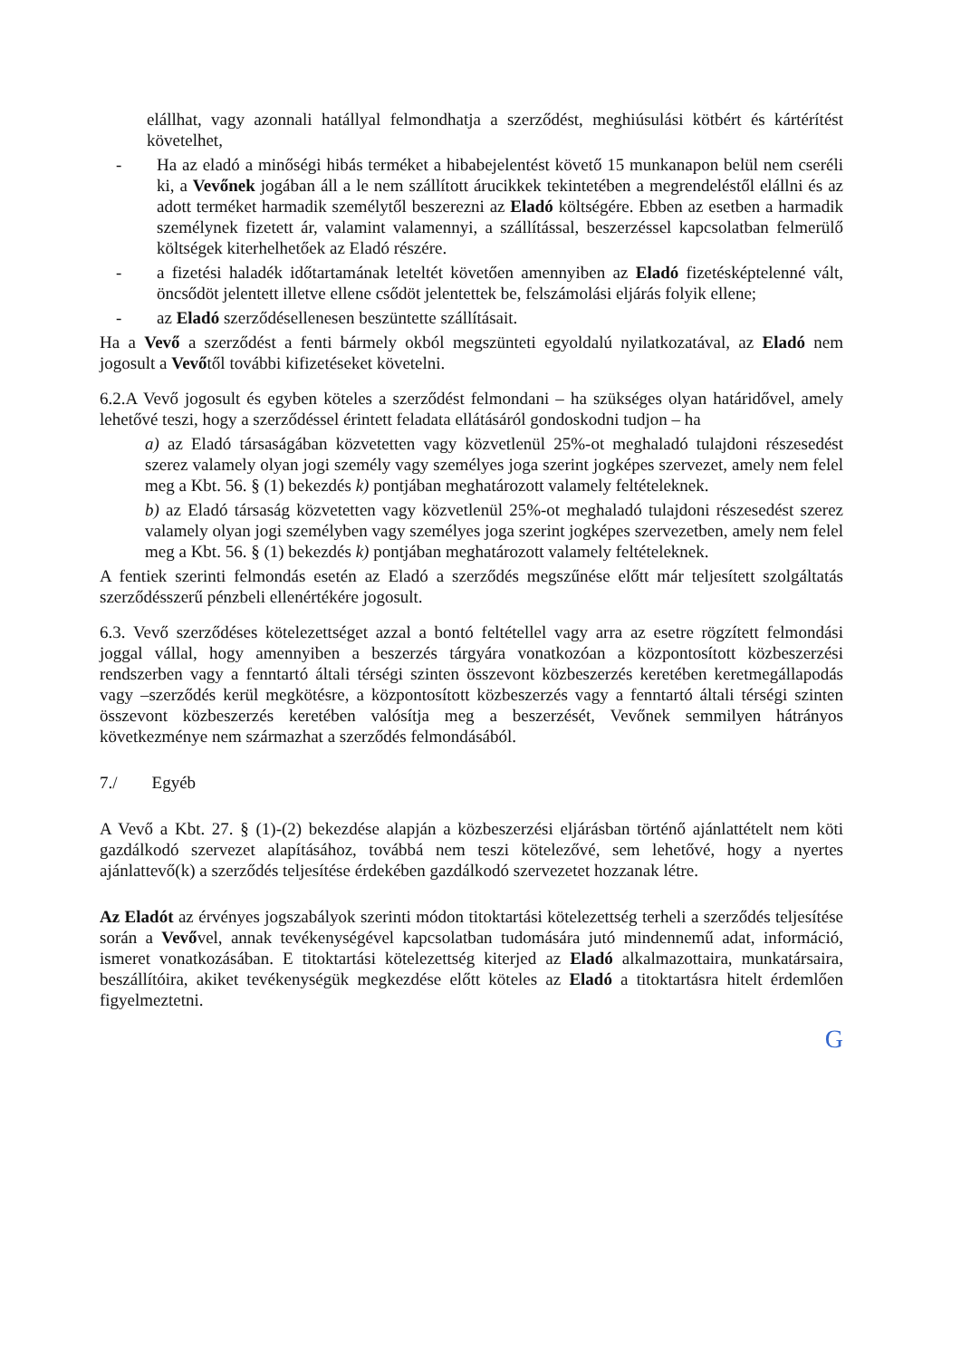elállhat, vagy azonnali hatállyal felmondhatja a szerződést, meghiúsulási kötbért és kártérítést követelhet,
- Ha az eladó a minőségi hibás terméket a hibabejelentést követő 15 munkanapon belül nem cseréli ki, a Vevőnek jogában áll a le nem szállított árucikkek tekintetében a megrendeléstől elállni és az adott terméket harmadik személytől beszerezni az Eladó költségére. Ebben az esetben a harmadik személynek fizetett ár, valamint valamennyi, a szállítással, beszerzéssel kapcsolatban felmerülő költségek kiterhelhetőek az Eladó részére.
- a fizetési haladék időtartamának leteltét követően amennyiben az Eladó fizetésképtelenné vált, öncsődöt jelentett illetve ellene csődöt jelentettek be, felszámolási eljárás folyik ellene;
- az Eladó szerződésellenesen beszüntette szállításait.
Ha a Vevő a szerződést a fenti bármely okból megszünteti egyoldalú nyilatkozatával, az Eladó nem jogosult a Vevőtől további kifizetéseket követelni.
6.2.A Vevő jogosult és egyben köteles a szerződést felmondani – ha szükséges olyan határidővel, amely lehetővé teszi, hogy a szerződéssel érintett feladata ellátásáról gondoskodni tudjon – ha
a) az Eladó társaságában közvetetten vagy közvetlenül 25%-ot meghaladó tulajdoni részesedést szerez valamely olyan jogi személy vagy személyes joga szerint jogképes szervezet, amely nem felel meg a Kbt. 56. § (1) bekezdés k) pontjában meghatározott valamely feltételeknek.
b) az Eladó társaság közvetetten vagy közvetlenül 25%-ot meghaladó tulajdoni részesedést szerez valamely olyan jogi személyben vagy személyes joga szerint jogképes szervezetben, amely nem felel meg a Kbt. 56. § (1) bekezdés k) pontjában meghatározott valamely feltételeknek.
A fentiek szerinti felmondás esetén az Eladó a szerződés megszűnése előtt már teljesített szolgáltatás szerződésszerű pénzbeli ellenértékére jogosult.
6.3. Vevő szerződéses kötelezettséget azzal a bontó feltétellel vagy arra az esetre rögzített felmondási joggal vállal, hogy amennyiben a beszerzés tárgyára vonatkozóan a központosított közbeszerzési rendszerben vagy a fenntartó általi térségi szinten összevont közbeszerzés keretében keretmegállapodás vagy –szerződés kerül megkötésre, a központosított közbeszerzés vagy a fenntartó általi térségi szinten összevont közbeszerzés keretében valósítja meg a beszerzését, Vevőnek semmilyen hátrányos következménye nem származhat a szerződés felmondásából.
7./ Egyéb
A Vevő a Kbt. 27. § (1)-(2) bekezdése alapján a közbeszerzési eljárásban történő ajánlattételt nem köti gazdálkodó szervezet alapításához, továbbá nem teszi kötelezővé, sem lehetővé, hogy a nyertes ajánlattevő(k) a szerződés teljesítése érdekében gazdálkodó szervezetet hozzanak létre.
Az Eladót az érvényes jogszabályok szerinti módon titoktartási kötelezettség terheli a szerződés teljesítése során a Vevővel, annak tevékenységével kapcsolatban tudomására jutó mindennemű adat, információ, ismeret vonatkozásában. E titoktartási kötelezettség kiterjed az Eladó alkalmazottaira, munkatársaira, beszállítóira, akiket tevékenységük megkezdése előtt köteles az Eladó a titoktartásra hitelt érdemlően figyelmeztetni.
G